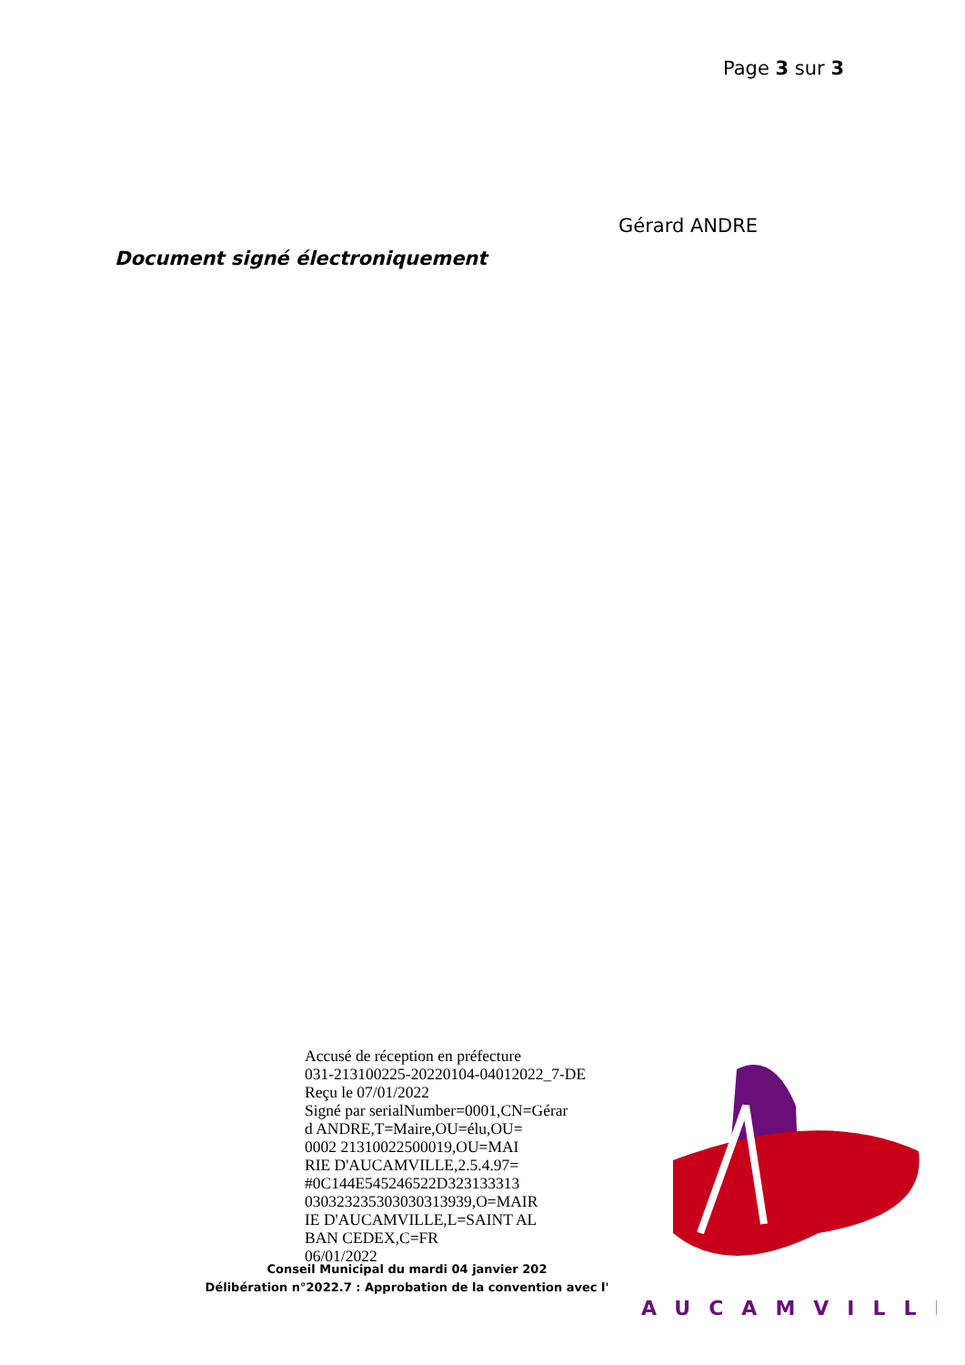Page 3 sur 3
Gérard ANDRE
Document signé électroniquement
Accusé de réception en préfecture
031-213100225-20220104-04012022_7-DE
Reçu le 07/01/2022
Signé par serialNumber=0001,CN=Gérar
d ANDRE,T=Maire,OU=élu,OU=
0002 21310022500019,OU=MAI
RIE D'AUCAMVILLE,2.5.4.97=
#0C144E545246522D323133313
030323235303030313939,O=MAIR
IE D'AUCAMVILLE,L=SAINT AL
BAN CEDEX,C=FR
06/01/2022
Conseil Municipal du mardi 04 janvier 202
Délibération n°2022.7 : Approbation de la convention avec l'
AUCAMVILLE